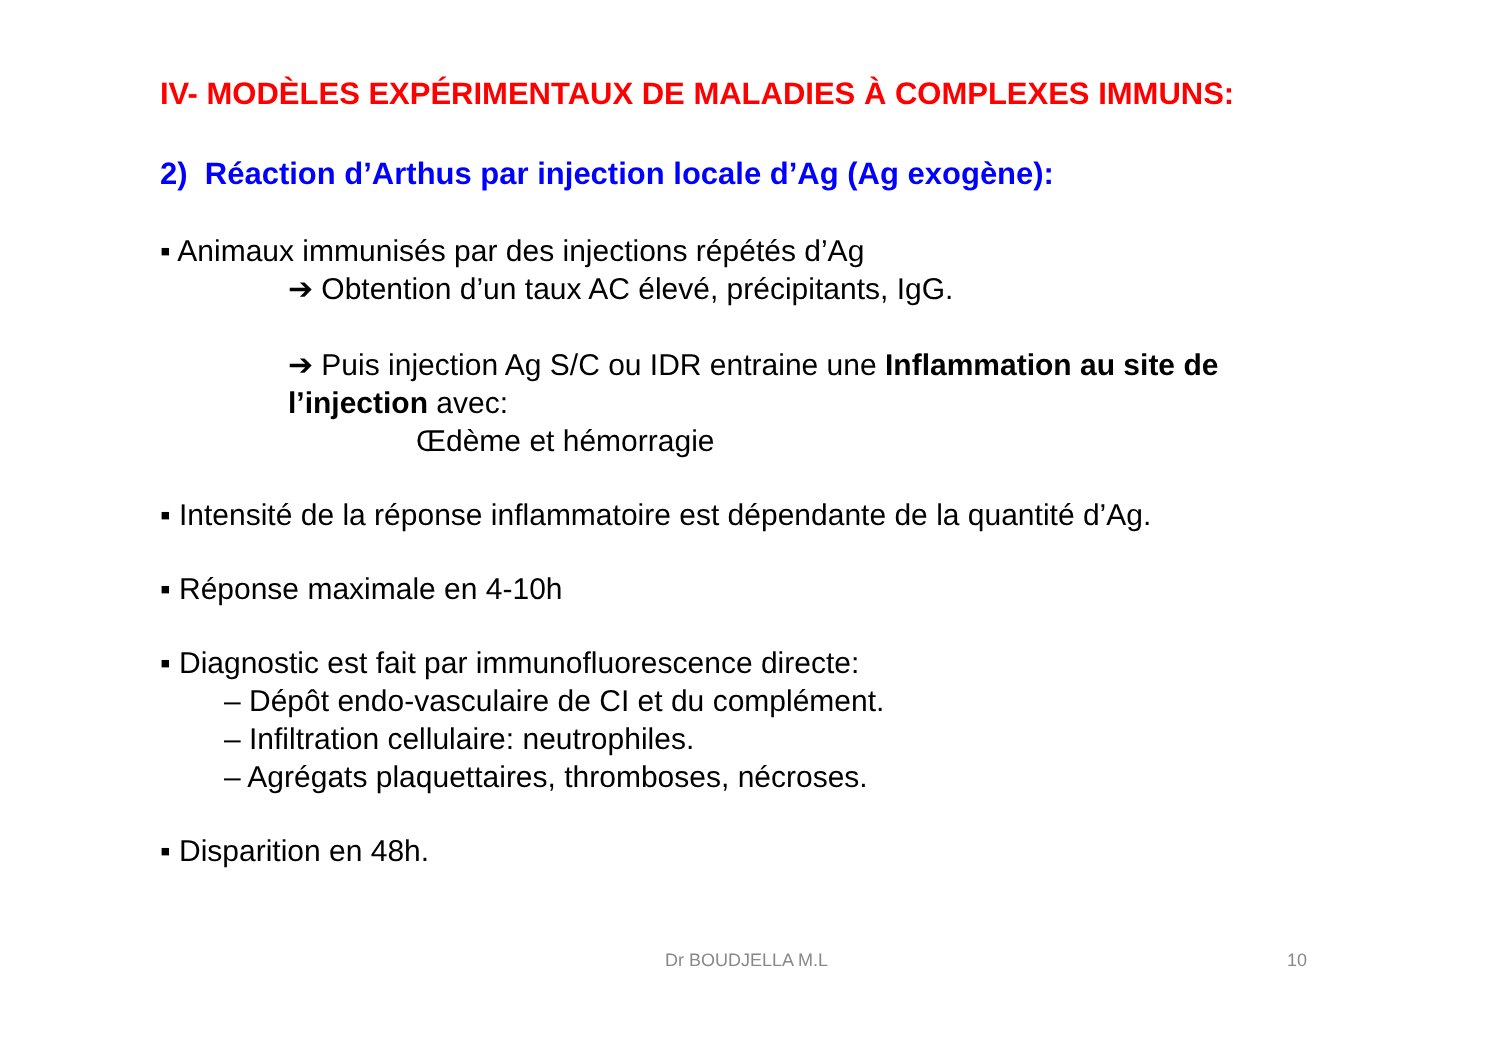IV- MODÈLES EXPÉRIMENTAUX DE MALADIES À COMPLEXES IMMUNS:
2) Réaction d’Arthus par injection locale d’Ag (Ag exogène):
▪ Animaux immunisés par des injections répétés d’Ag
➔ Obtention d’un taux AC élevé, précipitants, IgG.
➔ Puis injection Ag S/C ou IDR entraine une Inflammation au site de l’injection avec:
Œdème et hémorragie
▪ Intensité de la réponse inflammatoire est dépendante de la quantité d’Ag.
▪ Réponse maximale en 4-10h
▪ Diagnostic est fait par immunofluorescence directe:
– Dépôt endo-vasculaire de CI et du complément.
– Infiltration cellulaire: neutrophiles.
– Agrégats plaquettaires, thromboses, nécroses.
▪ Disparition en 48h.
Dr BOUDJELLA M.L 10